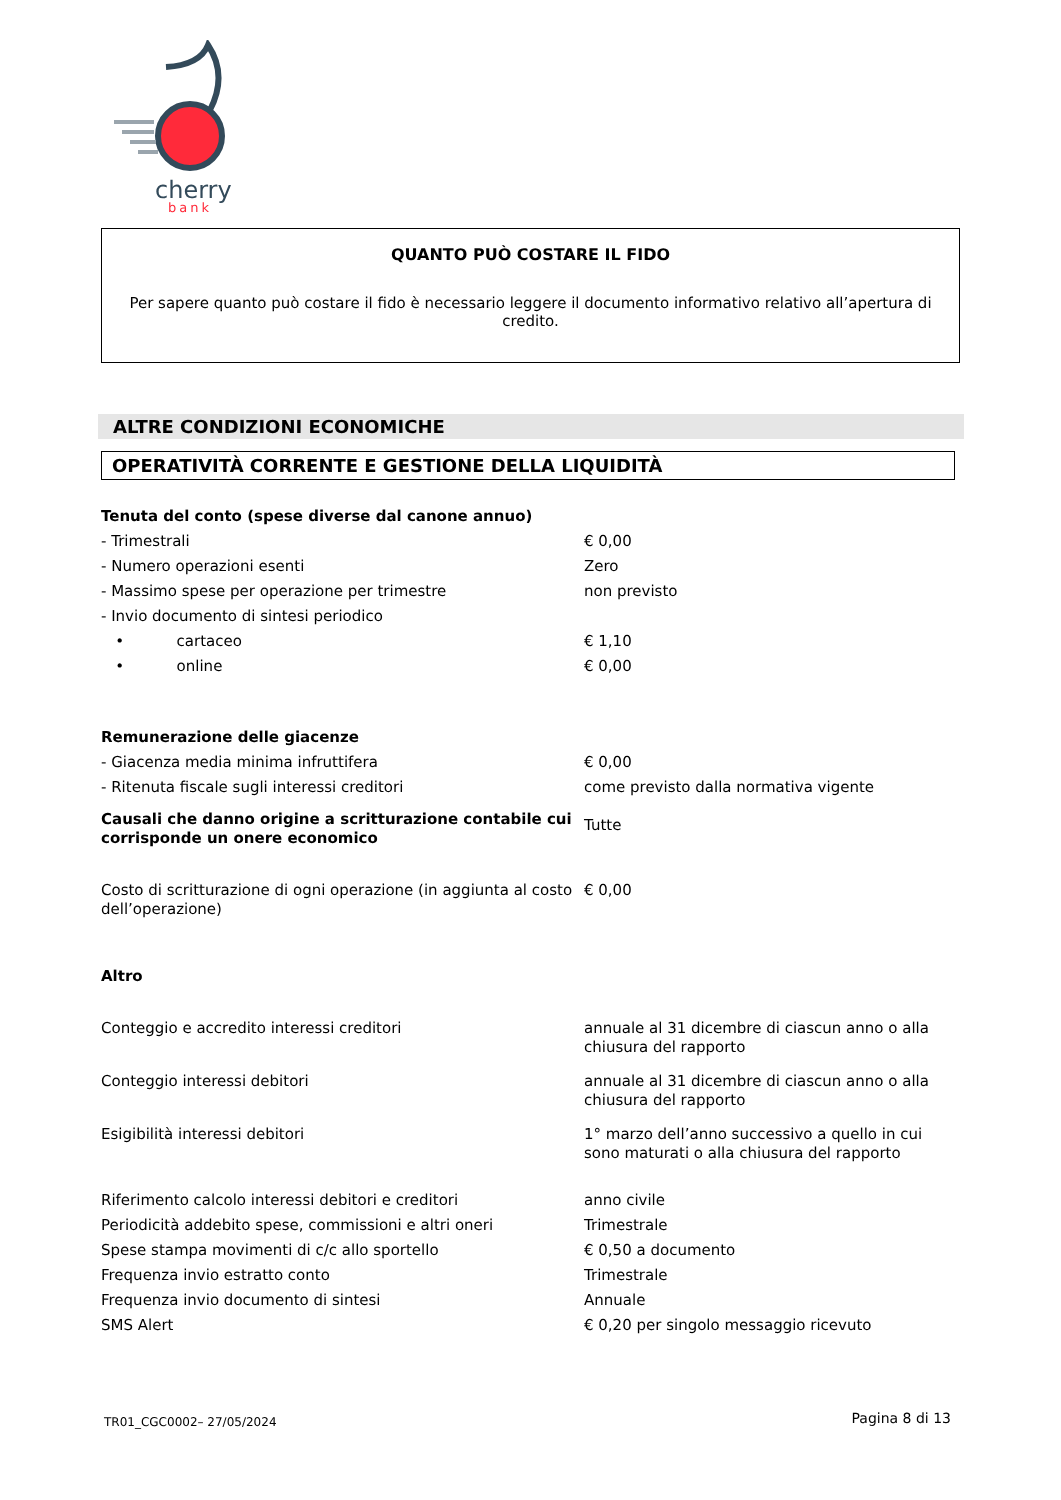cherry
bank
QUANTO PUÒ COSTARE IL FIDO
Per sapere quanto può costare il fido è necessario leggere il documento informativo relativo all’apertura di credito.
ALTRE CONDIZIONI ECONOMICHE
OPERATIVITÀ CORRENTE E GESTIONE DELLA LIQUIDITÀ
| Tenuta del conto (spese diverse dal canone annuo) | |
| - Trimestrali | € 0,00 |
| - Numero operazioni esenti | Zero |
| - Massimo spese per operazione per trimestre | non previsto |
| - Invio documento di sintesi periodico | |
| • cartaceo | € 1,10 |
| • online | € 0,00 |
| Remunerazione delle giacenze | |
| - Giacenza media minima infruttifera | € 0,00 |
| - Ritenuta fiscale sugli interessi creditori | come previsto dalla normativa vigente |
| Causali che danno origine a scritturazione contabile cui corrisponde un onere economico | Tutte |
| Costo di scritturazione di ogni operazione (in aggiunta al costo dell’operazione) | € 0,00 |
| Altro | |
| Conteggio e accredito interessi creditori | annuale al 31 dicembre di ciascun anno o alla chiusura del rapporto |
| Conteggio interessi debitori | annuale al 31 dicembre di ciascun anno o alla chiusura del rapporto |
| Esigibilità interessi debitori | 1° marzo dell’anno successivo a quello in cui sono maturati o alla chiusura del rapporto |
| Riferimento calcolo interessi debitori e creditori | anno civile |
| Periodicità addebito spese, commissioni e altri oneri | Trimestrale |
| Spese stampa movimenti di c/c allo sportello | € 0,50 a documento |
| Frequenza invio estratto conto | Trimestrale |
| Frequenza invio documento di sintesi | Annuale |
| SMS Alert | € 0,20 per singolo messaggio ricevuto |
TR01_CGC0002– 27/05/2024 Pagina 8 di 13